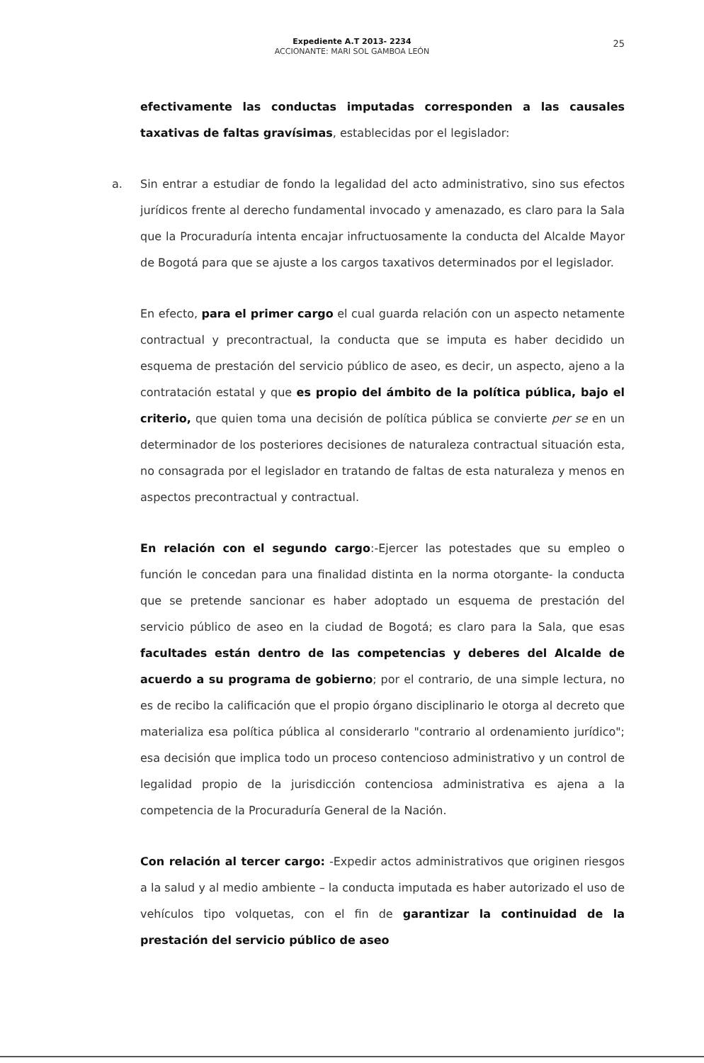Expediente A.T 2013- 2234
ACCIONANTE: MARI SOL GAMBOA LEÓN
25
efectivamente las conductas imputadas corresponden a las causales taxativas de faltas gravísimas, establecidas por el legislador:
a. Sin entrar a estudiar de fondo la legalidad del acto administrativo, sino sus efectos jurídicos frente al derecho fundamental invocado y amenazado, es claro para la Sala que la Procuraduría intenta encajar infructuosamente la conducta del Alcalde Mayor de Bogotá para que se ajuste a los cargos taxativos determinados por el legislador.
En efecto, para el primer cargo el cual guarda relación con un aspecto netamente contractual y precontractual, la conducta que se imputa es haber decidido un esquema de prestación del servicio público de aseo, es decir, un aspecto, ajeno a la contratación estatal y que es propio del ámbito de la política pública, bajo el criterio, que quien toma una decisión de política pública se convierte per se en un determinador de los posteriores decisiones de naturaleza contractual situación esta, no consagrada por el legislador en tratando de faltas de esta naturaleza y menos en aspectos precontractual y contractual.
En relación con el segundo cargo:-Ejercer las potestades que su empleo o función le concedan para una finalidad distinta en la norma otorgante- la conducta que se pretende sancionar es haber adoptado un esquema de prestación del servicio público de aseo en la ciudad de Bogotá; es claro para la Sala, que esas facultades están dentro de las competencias y deberes del Alcalde de acuerdo a su programa de gobierno; por el contrario, de una simple lectura, no es de recibo la calificación que el propio órgano disciplinario le otorga al decreto que materializa esa política pública al considerarlo "contrario al ordenamiento jurídico"; esa decisión que implica todo un proceso contencioso administrativo y un control de legalidad propio de la jurisdicción contenciosa administrativa es ajena a la competencia de la Procuraduría General de la Nación.
Con relación al tercer cargo: -Expedir actos administrativos que originen riesgos a la salud y al medio ambiente – la conducta imputada es haber autorizado el uso de vehículos tipo volquetas, con el fin de garantizar la continuidad de la prestación del servicio público de aseo